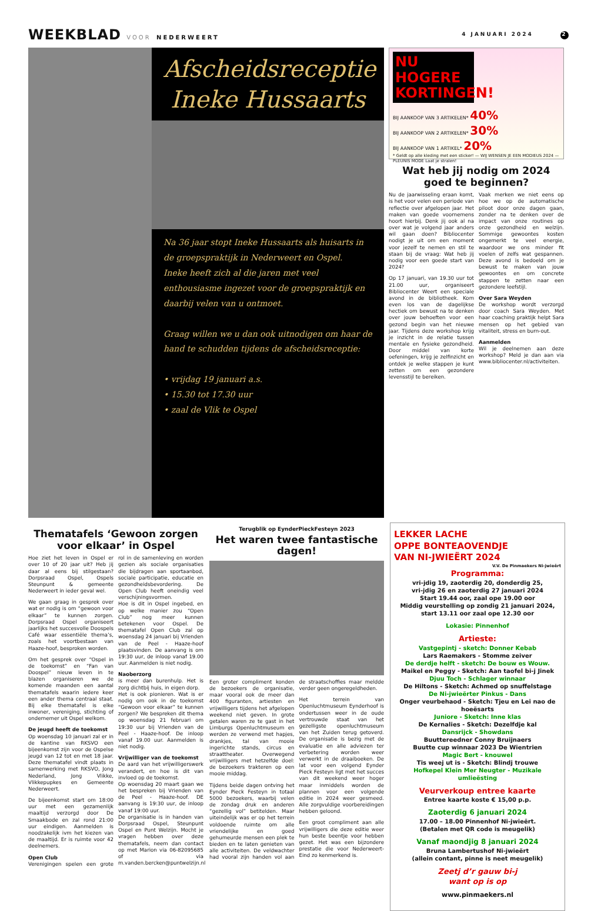WEEKBLAD VOOR NEDERWEERT 4 JANUARI 2024 2
Afscheidsreceptie
Ineke Hussaarts
Na 36 jaar stopt Ineke Hussaarts als huisarts in de groepspraktijk in Nederweert en Ospel.
Ineke heeft zich al die jaren met veel enthousiasme ingezet voor de groepspraktijk en daarbij velen van u ontmoet.
Graag willen we u dan ook uitnodigen om haar de hand te schudden tijdens de afscheidsreceptie:
• vrijdag 19 januari a.s.
• 15.30 tot 17.30 uur
• zaal de Vlik te Ospel
NU HOGERE KORTINGEN!
BIJ AANKOOP VAN 3 ARTIKELEN* 40%
BIJ AANKOOP VAN 2 ARTIKELEN* 30%
BIJ AANKOOP VAN 1 ARTIKEL* 20%
* Geldt op alle kleding met een sticker! — WIJ WENSEN JE EEN MODIEUS 2024 — PLEUNIS MODE Laat je stralen!
Wat heb jij nodig om 2024 goed te beginnen?
Nu de jaarwisseling eraan komt, is het voor velen een periode van reflectie over afgelopen jaar. Het maken van goede voornemens hoort hierbij. Denk jij ook al na over wat je volgend jaar anders wil gaan doen? Bibliocenter nodigt je uit om een moment voor jezelf te nemen en stil te staan bij de vraag: Wat heb jij nodig voor een goede start van 2024?
Op 17 januari, van 19.30 uur tot 21.00 uur, organiseert Bibliocenter Weert een speciale avond in de bibliotheek. Kom even los van de dagelijkse hectiek om bewust na te denken over jouw behoeften voor een gezond begin van het nieuwe jaar. Tijdens deze workshop krijg je inzicht in de relatie tussen mentale en fysieke gezondheid. Door middel van korte oefeningen, krijg je zelfinzicht en ontdek je welke stappen je kunt zetten om een gezondere levensstijl te bereiken.
Vaak merken we niet eens op hoe we op de automatische piloot door onze dagen gaan, zonder na te denken over de impact van onze routines op onze gezondheid en welzijn. Sommige gewoontes kosten ongemerkt te veel energie, waardoor we ons minder fit voelen of zelfs wat gespannen. Deze avond is bedoeld om je bewust te maken van jouw gewoontes en om concrete stappen te zetten naar een gezondere leefstijl.
Over Sara Weyden
De workshop wordt verzorgd door coach Sara Weyden. Met haar coaching praktijk helpt Sara mensen op het gebied van vitaliteit, stress en burn-out.
Aanmelden
Wil je deelnemen aan deze workshop? Meld je dan aan via www.bibliocenter.nl/activiteiten.
Thematafels ‘Gewoon zorgen voor elkaar’ in Ospel
Hoe ziet het leven in Ospel er over 10 of 20 jaar uit? Heb jij daar al eens bij stilgestaan? Dorpsraad Ospel, Ospels Steunpunt & gemeente Nederweert in ieder geval wel.
We gaan graag in gesprek over wat er nodig is om “gewoon voor elkaar” te kunnen zorgen. Dorpsraad Ospel organiseert jaarlijks het succesvolle Doospels Café waar essentiële thema’s, zoals het voortbestaan van Haaze-hoof, besproken worden.
Om het gesprek over “Ospel in de toekomst” en “Fan van Doospel” nieuw leven in te blazen organiseren we de komende maanden een aantal thematafels waarin iedere keer een ander thema centraal staat. Bij elke thematafel is elke inwoner, vereniging, stichting of ondernemer uit Ospel welkom.
De jeugd heeft de toekomst
Op woensdag 10 januari zal er in de kantine van RKSVO een bijeenkomst zijn voor de Ospelse jeugd van 12 tot en met 18 jaar. Deze thematafel vindt plaats in samenwerking met RKSVO, Jong Nederland, Jong Vlikke, Vlikkepupkes en Gemeente Nederweert.
De bijeenkomst start om 18:00 uur met een gezamenlijk maaltijd verzorgd door De Smaakbode en zal rond 21:00 uur eindigen. Aanmelden is noodzakelijk ivm het kiezen van de maaltijd. Er is ruimte voor 42 deelnemers.
Open Club
Verenigingen spelen een grote rol in de samenleving en worden gezien als sociale organisaties die bijdragen aan sportaanbod, sociale participatie, educatie en gezondheidsbevordering. De Open Club heeft oneindig veel verschijningsvormen.
Hoe is dit in Ospel ingebed, en op welke manier zou “Open Club” nog meer kunnen betekenen voor Ospel. De thematafel Open Club zal op woensdag 24 januari bij Vrienden van de Peel - Haaze-hoof plaatsvinden. De aanvang is om 19:30 uur, de inloop vanaf 19.00 uur. Aanmelden is niet nodig.
Naoberzorg
is meer dan burenhulp. Het is zorg dichtbij huis, in eigen dorp.
Het is ook pionieren. Wat is er nodig om ook in de toekomst “Gewoon voor elkaar” te kunnen zorgen? We bespreken dit thema op woensdag 21 februari om 19:30 uur bij Vrienden van de Peel - Haaze-hoof. De inloop vanaf 19.00 uur. Aanmelden is niet nodig.
Vrijwilliger van de toekomst
De aard van het vrijwilligerswerk verandert, en hoe is dit van invloed op de toekomst.
Op woensdag 20 maart gaan we het bespreken bij Vrienden van de Peel - Haaze-hoof. DE aanvang is 19:30 uur, de inloop vanaf 19:00 uur.
De organisatie is in handen van Dorpsraad Ospel, Steunpunt Ospel en Punt Welzijn. Mocht je vragen hebben over deze thematafels, neem dan contact op met Marion via 06-82095685 of via m.vanden.bercken@puntwelzijn.nl
Terugblik op EynderPieckFesteyn 2023
Het waren twee fantastische dagen!
Een groter compliment konden de bezoekers de organisatie, maar vooral ook de meer dan 400 figuranten, artiesten en vrijwilligers tijdens het afgelopen weekend niet geven. In grote getalen waren ze te gast in het Limburgs Openluchtmuseum en werden ze verwend met hapjes, drankjes, tal van mooie ingerichte stands, circus en straattheater. Overwegend vrijwilligers met hetzelfde doel: de bezoekers trakteren op een mooie middag.
Tijdens beide dagen ontving het Eynder Pieck Festeyn in totaal 5000 bezoekers, waarbij velen de zondag druk en anderen “gezellig vol” betitelden. Maar uiteindelijk was er op het terrein voldoende ruimte om alle vriendelijke en goed gehumeurde mensen een plek te bieden en te laten genieten van alle activiteiten. De veldwachter had vooral zijn handen vol aan de straatschoffies maar meldde verder geen ongeregeldheden.
Het terrein van Openluchtmuseum Eynderhoof is ondertussen weer in de oude vertrouwde staat van het gezelligste openluchtmuseum van het Zuiden terug getoverd. De organisatie is bezig met de evaluatie en alle adviezen ter verbetering worden weer verwerkt in de draaiboeken. De lat voor een volgend Eynder Pieck Festeyn ligt met het succes van dit weekend weer hoger maar inmiddels worden de plannen voor een volgende editie in 2024 weer gesmeed. Alle zorgvuldige voorbereidingen hebben geloond.
Een groot compliment aan alle vrijwilligers die deze editie weer hun beste beentje voor hebben gezet. Het was een bijzondere prestatie die voor Nederweert-Eind zo kenmerkend is.
LEKKER LACHE
OPPE BONTEAOVENDJE
VAN NI-JWIEËRT 2024
V.V. De Pinmaekers Ni-jwieërt
Programma:
vri-jdig 19, zaoterdig 20, donderdig 25,
vri-jdig 26 en zaoterdig 27 januari 2024
Start 19.44 oor, zaal ope 19.00 oor
Middig veurstelling op zondig 21 januari 2024,
start 13.11 oor zaal ope 12.30 oor
Lokasie: Pinnenhof
Artieste:
Vastgepintj - sketch: Donner Kebab
Lars Raemakers - Stomme zeiver
De derdje helft - sketch: De bouw es Wouw.
Maikel en Peggy - Sketch: Aan taofel bi-j Jinek
Djuu Toch - Schlager winnaar
De Hiltons - Sketch: Achmed op snuffelstage
De Ni-jwieërter Pinkus - Dans
Onger veurbehaod - Sketch: Tjeu en Lei nao de hoeësarts
Juniore - Sketch: Inne klas
De Kernalies - Sketch: Dezelfdje kal
Dansrijck - Showdans
Buuttereedner Conny Bruijnaers
Buutte cup winnaar 2023 De Wientrien
Magic Bert - knouwel
Tis weej ut is - Sketch: Blindj trouwe
Hofkepel Klein Mer Neugter - Muzikale umlieësting
Veurverkoup entree kaarte
Entree kaarte koste € 15,00 p.p.
Zaoterdig 6 januari 2024
17.00 – 18.00 Pinnenhof Ni-jwieërt.
(Betalen met QR code is meugelik)
Vanaf maondjig 8 januari 2024
Bruna Lambertushof Ni-jwieërt
(allein contant, pinne is neet meugelik)
Zeetj d’r gauw bi-j
want op is op
www.pinmaekers.nl